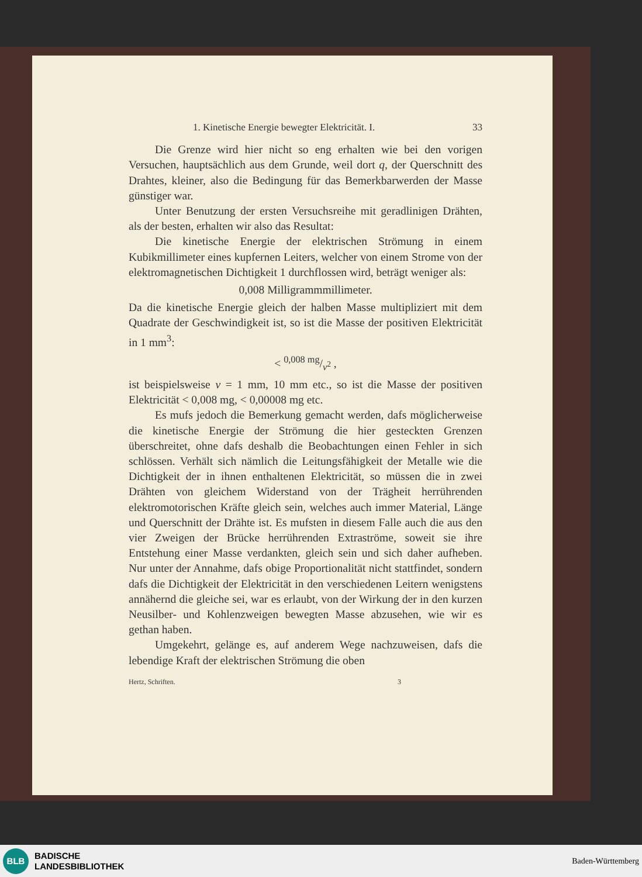1. Kinetische Energie bewegter Elektricität. I. 33
Die Grenze wird hier nicht so eng erhalten wie bei den vorigen Versuchen, hauptsächlich aus dem Grunde, weil dort q, der Querschnitt des Drahtes, kleiner, also die Bedingung für das Bemerkbarwerden der Masse günstiger war.
Unter Benutzung der ersten Versuchsreihe mit geradlinigen Drähten, als der besten, erhalten wir also das Resultat:
Die kinetische Energie der elektrischen Strömung in einem Kubikmillimeter eines kupfernen Leiters, welcher von einem Strome von der elektromagnetischen Dichtigkeit 1 durchflossen wird, beträgt weniger als:
0,008 Milligrammmillimeter.
Da die kinetische Energie gleich der halben Masse multipliziert mit dem Quadrate der Geschwindigkeit ist, so ist die Masse der positiven Elektricität in 1 mm<sup>3</sup>:
< 0,008 mg/v<sup>2</sup> ,
ist beispielsweise v = 1 mm, 10 mm etc., so ist die Masse der positiven Elektricität < 0,008 mg, < 0,00008 mg etc.
Es mufs jedoch die Bemerkung gemacht werden, dafs möglicherweise die kinetische Energie der Strömung die hier gesteckten Grenzen überschreitet, ohne dafs deshalb die Beobachtungen einen Fehler in sich schlössen. Verhält sich nämlich die Leitungsfähigkeit der Metalle wie die Dichtigkeit der in ihnen enthaltenen Elektricität, so müssen die in zwei Drähten von gleichem Widerstand von der Trägheit herrührenden elektromotorischen Kräfte gleich sein, welches auch immer Material, Länge und Querschnitt der Drähte ist. Es mufsten in diesem Falle auch die aus den vier Zweigen der Brücke herrührenden Extraströme, soweit sie ihre Entstehung einer Masse verdankten, gleich sein und sich daher aufheben. Nur unter der Annahme, dafs obige Proportionalität nicht stattfindet, sondern dafs die Dichtigkeit der Elektricität in den verschiedenen Leitern wenigstens annähernd die gleiche sei, war es erlaubt, von der Wirkung der in den kurzen Neusilber- und Kohlenzweigen bewegten Masse abzusehen, wie wir es gethan haben.
Umgekehrt, gelänge es, auf anderem Wege nachzuweisen, dafs die lebendige Kraft der elektrischen Strömung die oben
Hertz, Schriften. 3
BLB
BADISCHE
LANDESBIBLIOTHEK
Baden-Württemberg